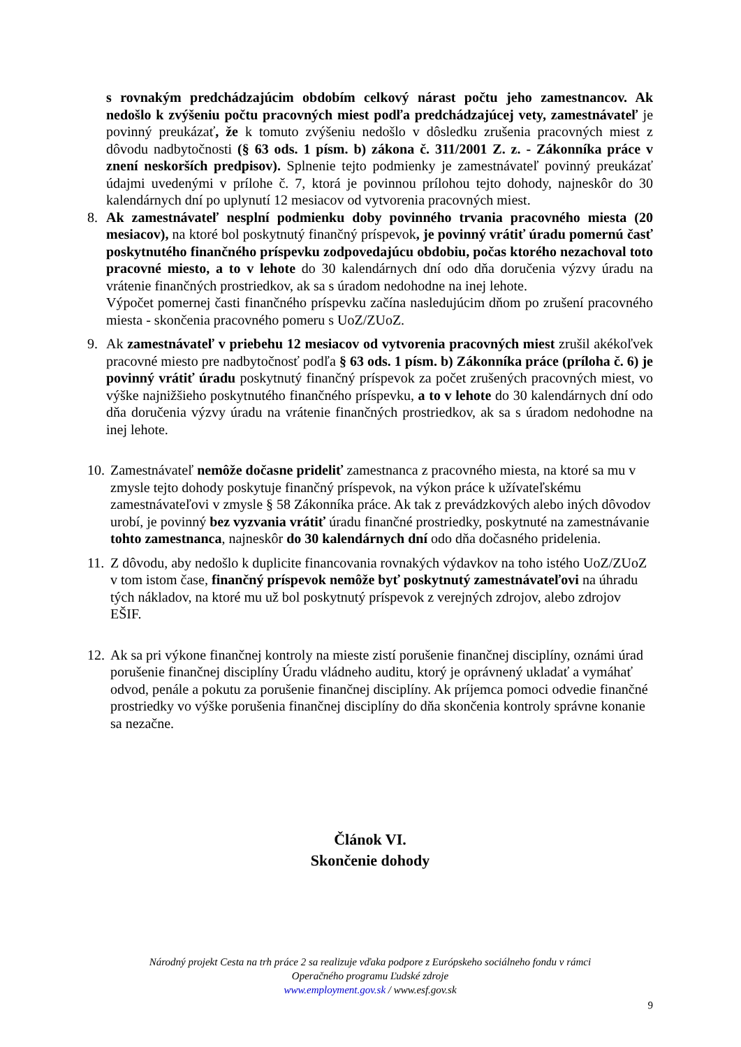s rovnakým predchádzajúcim obdobím celkový nárast počtu jeho zamestnancov. Ak nedošlo k zvýšeniu počtu pracovných miest podľa predchádzajúcej vety, zamestnávateľ je povinný preukázať, že k tomuto zvýšeniu nedošlo v dôsledku zrušenia pracovných miest z dôvodu nadbytočnosti (§ 63 ods. 1 písm. b) zákona č. 311/2001 Z. z. - Zákonníka práce v znení neskorších predpisov). Splnenie tejto podmienky je zamestnávateľ povinný preukázať údajmi uvedenými v prílohe č. 7, ktorá je povinnou prílohou tejto dohody, najneskôr do 30 kalendárnych dní po uplynutí 12 mesiacov od vytvorenia pracovných miest.
8. Ak zamestnávateľ nesplní podmienku doby povinného trvania pracovného miesta (20 mesiacov), na ktoré bol poskytnutý finančný príspevok, je povinný vrátiť úradu pomernú časť poskytnutého finančného príspevku zodpovedajúcu obdobiu, počas ktorého nezachoval toto pracovné miesto, a to v lehote do 30 kalendárnych dní odo dňa doručenia výzvy úradu na vrátenie finančných prostriedkov, ak sa s úradom nedohodne na inej lehote.
Výpočet pomernej časti finančného príspevku začína nasledujúcim dňom po zrušení pracovného miesta - skončenia pracovného pomeru s UoZ/ZUoZ.
9. Ak zamestnávateľ v priebehu 12 mesiacov od vytvorenia pracovných miest zrušil akékoľvek pracovné miesto pre nadbytočnosť podľa § 63 ods. 1 písm. b) Zákonníka práce (príloha č. 6) je povinný vrátiť úradu poskytnutý finančný príspevok za počet zrušených pracovných miest, vo výške najnižšieho poskytnutého finančného príspevku, a to v lehote do 30 kalendárnych dní odo dňa doručenia výzvy úradu na vrátenie finančných prostriedkov, ak sa s úradom nedohodne na inej lehote.
10.
Zamestnávateľ nemôže dočasne prideliť zamestnanca z pracovného miesta, na ktoré sa mu v zmysle tejto dohody poskytuje finančný príspevok, na výkon práce k užívateľskému zamestnávateľovi v zmysle § 58 Zákonníka práce. Ak tak z prevádzkových alebo iných dôvodov urobí, je povinný bez vyzvania vrátiť úradu finančné prostriedky, poskytnuté na zamestnávanie tohto zamestnanca, najneskôr do 30 kalendárnych dní odo dňa dočasného pridelenia.
11.
Z dôvodu, aby nedošlo k duplicite financovania rovnakých výdavkov na toho istého UoZ/ZUoZ v tom istom čase, finančný príspevok nemôže byť poskytnutý zamestnávateľovi na úhradu tých nákladov, na ktoré mu už bol poskytnutý príspevok z verejných zdrojov, alebo zdrojov EŠIF.
12.
Ak sa pri výkone finančnej kontroly na mieste zistí porušenie finančnej disciplíny, oznámi úrad porušenie finančnej disciplíny Úradu vládneho auditu, ktorý je oprávnený ukladať a vymáhať odvod, penále a pokutu za porušenie finančnej disciplíny. Ak príjemca pomoci odvedie finančné prostriedky vo výške porušenia finančnej disciplíny do dňa skončenia kontroly správne konanie sa nezačne.
Článok VI.
Skončenie dohody
Národný projekt Cesta na trh práce 2 sa realizuje vďaka podpore z Európskeho sociálneho fondu v rámci
Operačného programu Ľudské zdroje
www.employment.gov.sk / www.esf.gov.sk
9